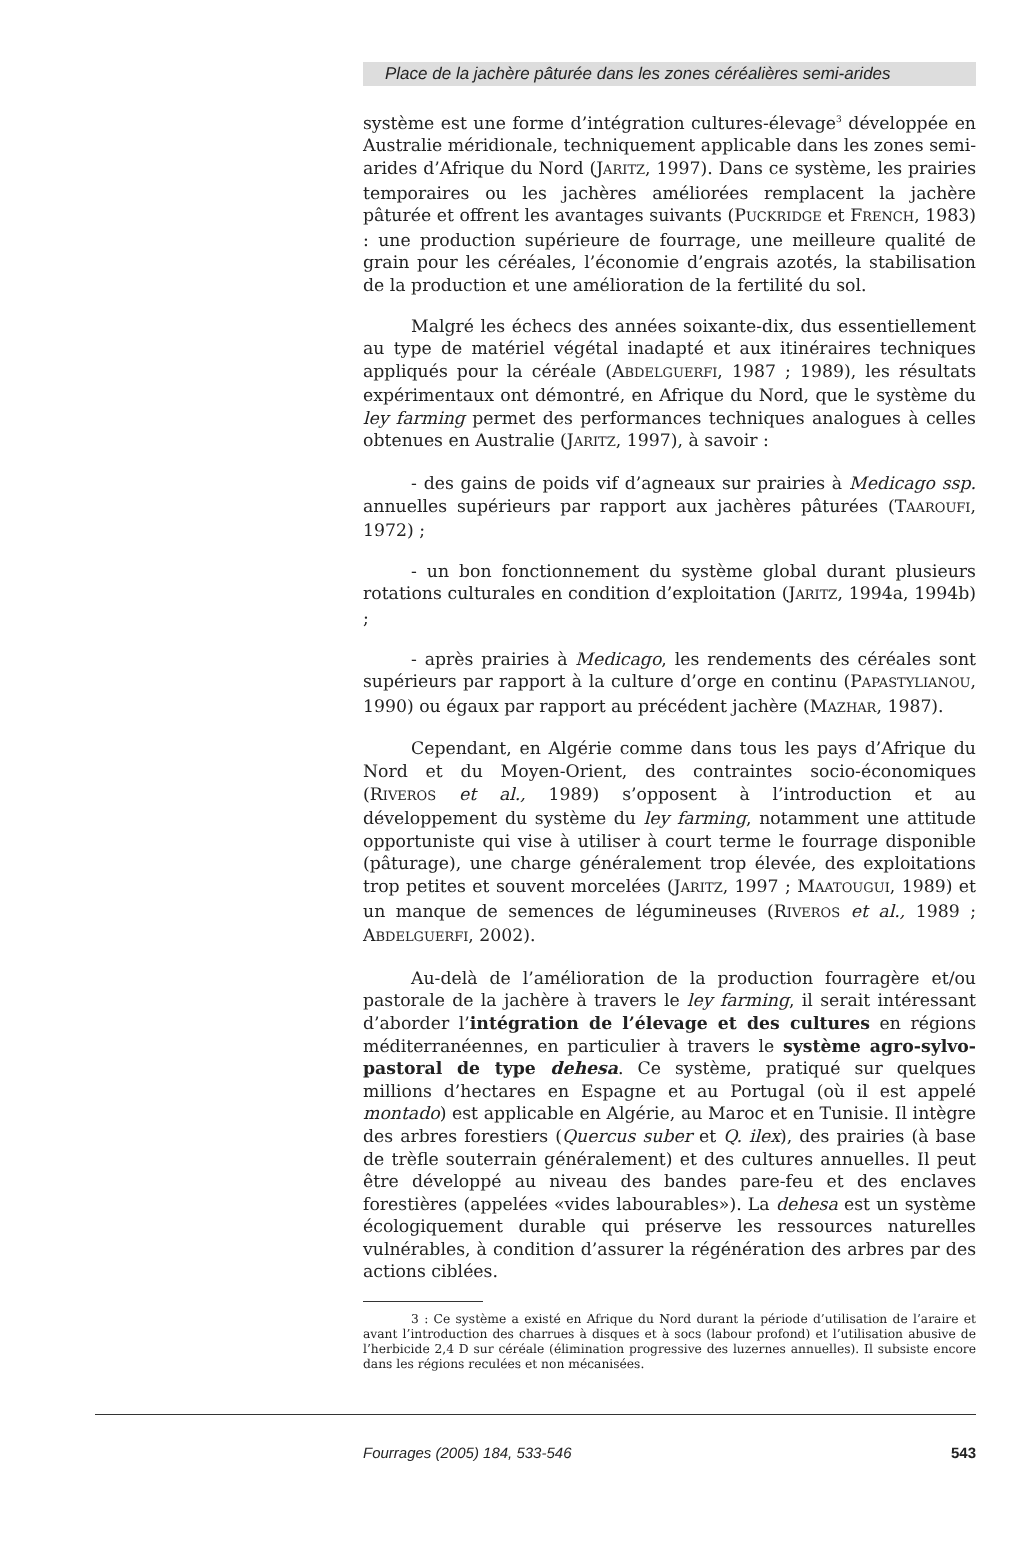Place de la jachère pâturée dans les zones céréalières semi-arides
système est une forme d’intégration cultures-élevage<sup>3</sup> développée en Australie méridionale, techniquement applicable dans les zones semi-arides d’Afrique du Nord (JARITZ, 1997). Dans ce système, les prairies temporaires ou les jachères améliorées remplacent la jachère pâturée et offrent les avantages suivants (PUCKRIDGE et FRENCH, 1983) : une production supérieure de fourrage, une meilleure qualité de grain pour les céréales, l’économie d’engrais azotés, la stabilisation de la production et une amélioration de la fertilité du sol.
Malgré les échecs des années soixante-dix, dus essentiellement au type de matériel végétal inadapté et aux itinéraires techniques appliqués pour la céréale (ABDELGUERFI, 1987 ; 1989), les résultats expérimentaux ont démontré, en Afrique du Nord, que le système du ley farming permet des performances techniques analogues à celles obtenues en Australie (JARITZ, 1997), à savoir :
- des gains de poids vif d’agneaux sur prairies à Medicago ssp. annuelles supérieurs par rapport aux jachères pâturées (TAAROUFI, 1972) ;
- un bon fonctionnement du système global durant plusieurs rotations culturales en condition d’exploitation (JARITZ, 1994a, 1994b) ;
- après prairies à Medicago, les rendements des céréales sont supérieurs par rapport à la culture d’orge en continu (PAPASTYLIANOU, 1990) ou égaux par rapport au précédent jachère (MAZHAR, 1987).
Cependant, en Algérie comme dans tous les pays d’Afrique du Nord et du Moyen-Orient, des contraintes socio-économiques (RIVEROS et al., 1989) s’opposent à l’introduction et au développement du système du ley farming, notamment une attitude opportuniste qui vise à utiliser à court terme le fourrage disponible (pâturage), une charge généralement trop élevée, des exploitations trop petites et souvent morcelées (JARITZ, 1997 ; MAATOUGUI, 1989) et un manque de semences de légumineuses (RIVEROS et al., 1989 ; ABDELGUERFI, 2002).
Au-delà de l’amélioration de la production fourragère et/ou pastorale de la jachère à travers le ley farming, il serait intéressant d’aborder l’intégration de l’élevage et des cultures en régions méditerranéennes, en particulier à travers le système agro-sylvo-pastoral de type dehesa. Ce système, pratiqué sur quelques millions d’hectares en Espagne et au Portugal (où il est appelé montado) est applicable en Algérie, au Maroc et en Tunisie. Il intègre des arbres forestiers (Quercus suber et Q. ilex), des prairies (à base de trèfle souterrain généralement) et des cultures annuelles. Il peut être développé au niveau des bandes pare-feu et des enclaves forestières (appelées «vides labourables»). La dehesa est un système écologiquement durable qui préserve les ressources naturelles vulnérables, à condition d’assurer la régénération des arbres par des actions ciblées.
3 : Ce système a existé en Afrique du Nord durant la période d’utilisation de l’araire et avant l’introduction des charrues à disques et à socs (labour profond) et l’utilisation abusive de l’herbicide 2,4 D sur céréale (élimination progressive des luzernes annuelles). Il subsiste encore dans les régions reculées et non mécanisées.
Fourrages (2005) 184, 533-546 543